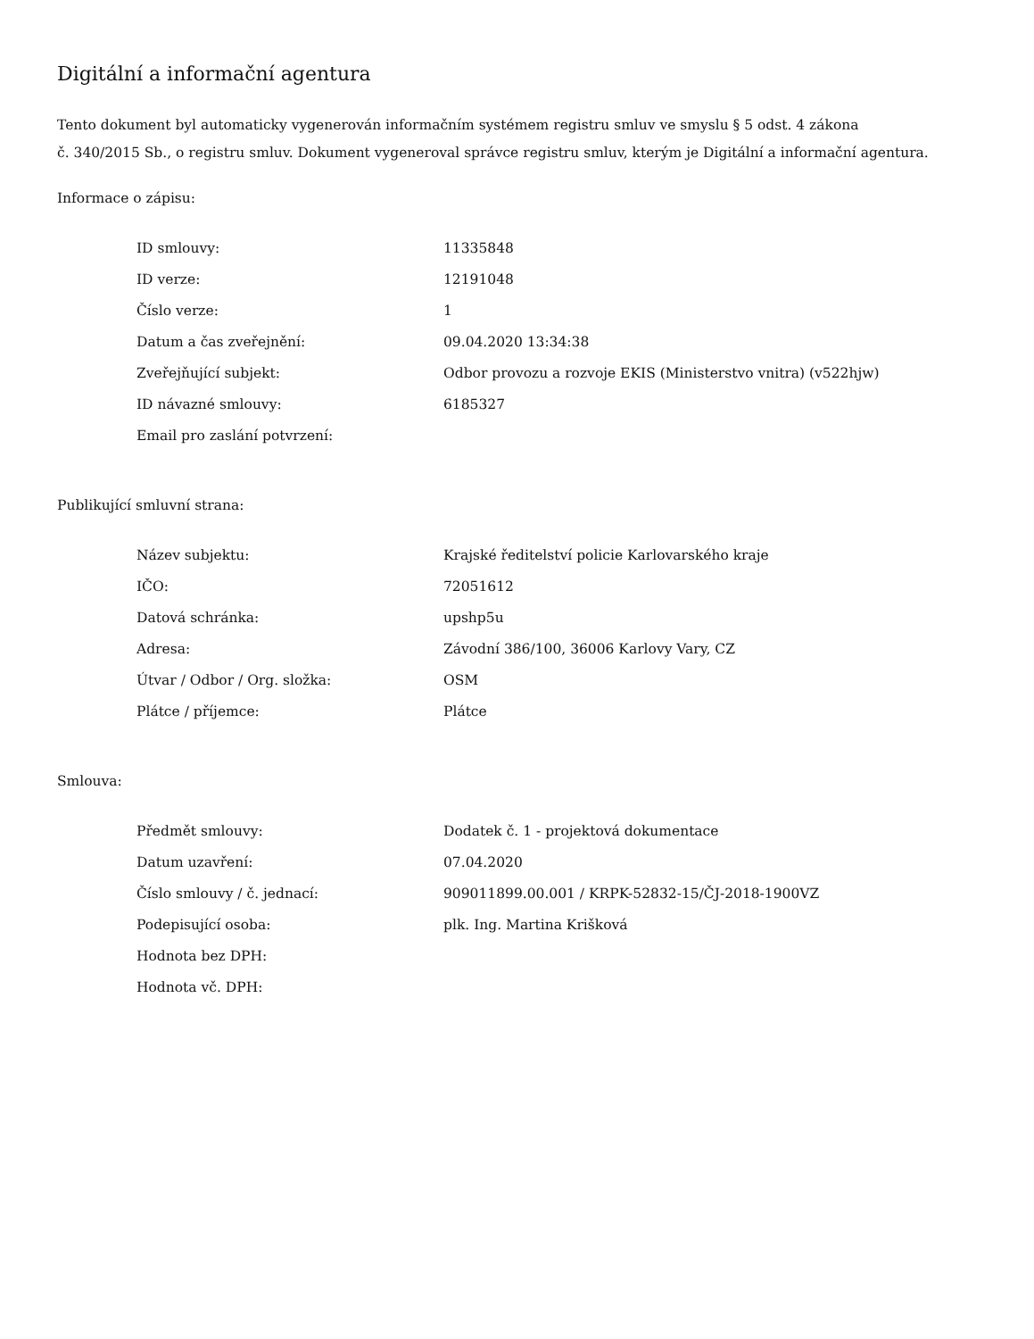Digitální a informační agentura
Tento dokument byl automaticky vygenerován informačním systémem registru smluv ve smyslu § 5 odst. 4 zákona
č. 340/2015 Sb., o registru smluv. Dokument vygeneroval správce registru smluv, kterým je Digitální a informační agentura.
Informace o zápisu:
| ID smlouvy: | 11335848 |
| ID verze: | 12191048 |
| Číslo verze: | 1 |
| Datum a čas zveřejnění: | 09.04.2020 13:34:38 |
| Zveřejňující subjekt: | Odbor provozu a rozvoje EKIS (Ministerstvo vnitra) (v522hjw) |
| ID návazné smlouvy: | 6185327 |
| Email pro zaslání potvrzení: | |
Publikující smluvní strana:
| Název subjektu: | Krajské ředitelství policie Karlovarského kraje |
| IČO: | 72051612 |
| Datová schránka: | upshp5u |
| Adresa: | Závodní 386/100, 36006 Karlovy Vary, CZ |
| Útvar / Odbor / Org. složka: | OSM |
| Plátce / příjemce: | Plátce |
Smlouva:
| Předmět smlouvy: | Dodatek č. 1 - projektová dokumentace |
| Datum uzavření: | 07.04.2020 |
| Číslo smlouvy / č. jednací: | 909011899.00.001 / KRPK-52832-15/ČJ-2018-1900VZ |
| Podepisující osoba: | plk. Ing. Martina Krišková |
| Hodnota bez DPH: | |
| Hodnota vč. DPH: | |